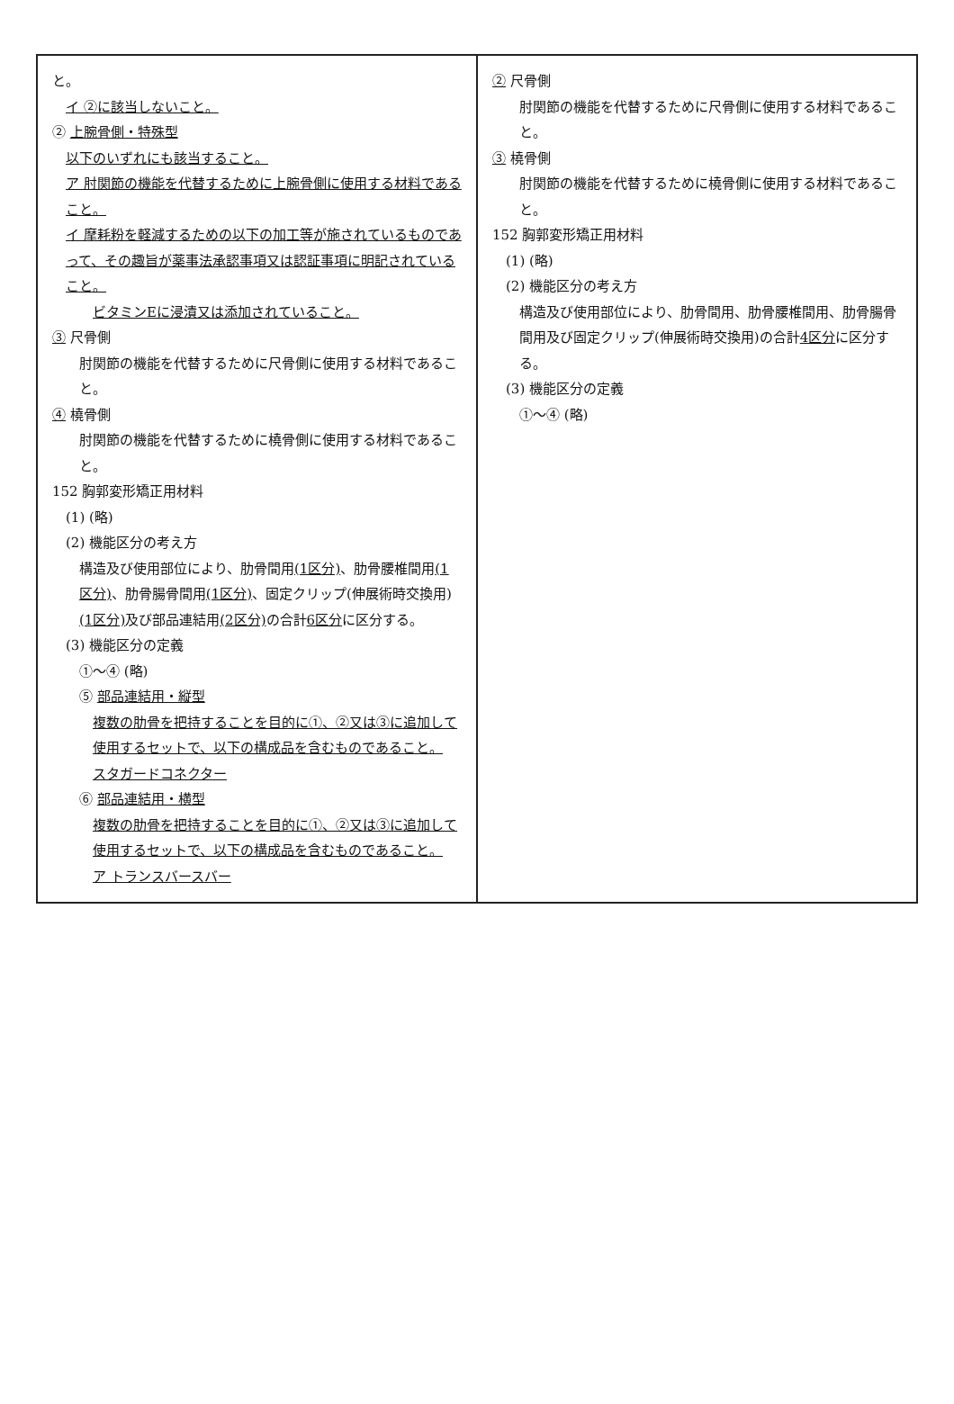| と。 イ ②に該当しないこと。 ② 上腕骨側・特殊型 以下のいずれにも該当すること。 ア 肘関節の機能を代替するために上腕骨側に使用する材料であること。 イ 摩耗粉を軽減するための以下の加工等が施されているものであって、その趣旨が薬事法承認事項又は認証事項に明記されていること。 ビタミンEに浸漬又は添加されていること。 ③ 尺骨側 肘関節の機能を代替するために尺骨側に使用する材料であること。 ④ 橈骨側 肘関節の機能を代替するために橈骨側に使用する材料であること。 152 胸郭変形矯正用材料 (1) (略) (2) 機能区分の考え方 構造及び使用部位により、肋骨間用 (1区分) 、肋骨腰椎間用 (1区分) 、肋骨腸骨間用 (1区分) 、固定クリップ(伸展術時交換用) (1区分) 及び部品連結用 (2区分) の合計 6区分 に区分する。 (3) 機能区分の定義 ①～④ (略) ⑤ 部品連結用・縦型 複数の肋骨を把持することを目的に①、②又は③に追加して使用するセットで、以下の構成品を含むものであること。 スタガードコネクター ⑥ 部品連結用・横型 複数の肋骨を把持することを目的に①、②又は③に追加して使用するセットで、以下の構成品を含むものであること。 ア トランスバースバー | ② 尺骨側 肘関節の機能を代替するために尺骨側に使用する材料であること。 ③ 橈骨側 肘関節の機能を代替するために橈骨側に使用する材料であること。 152 胸郭変形矯正用材料 (1) (略) (2) 機能区分の考え方 構造及び使用部位により、肋骨間用、肋骨腰椎間用、肋骨腸骨間用及び固定クリップ(伸展術時交換用)の合計 4区分 に区分する。 (3) 機能区分の定義 ①～④ (略) |